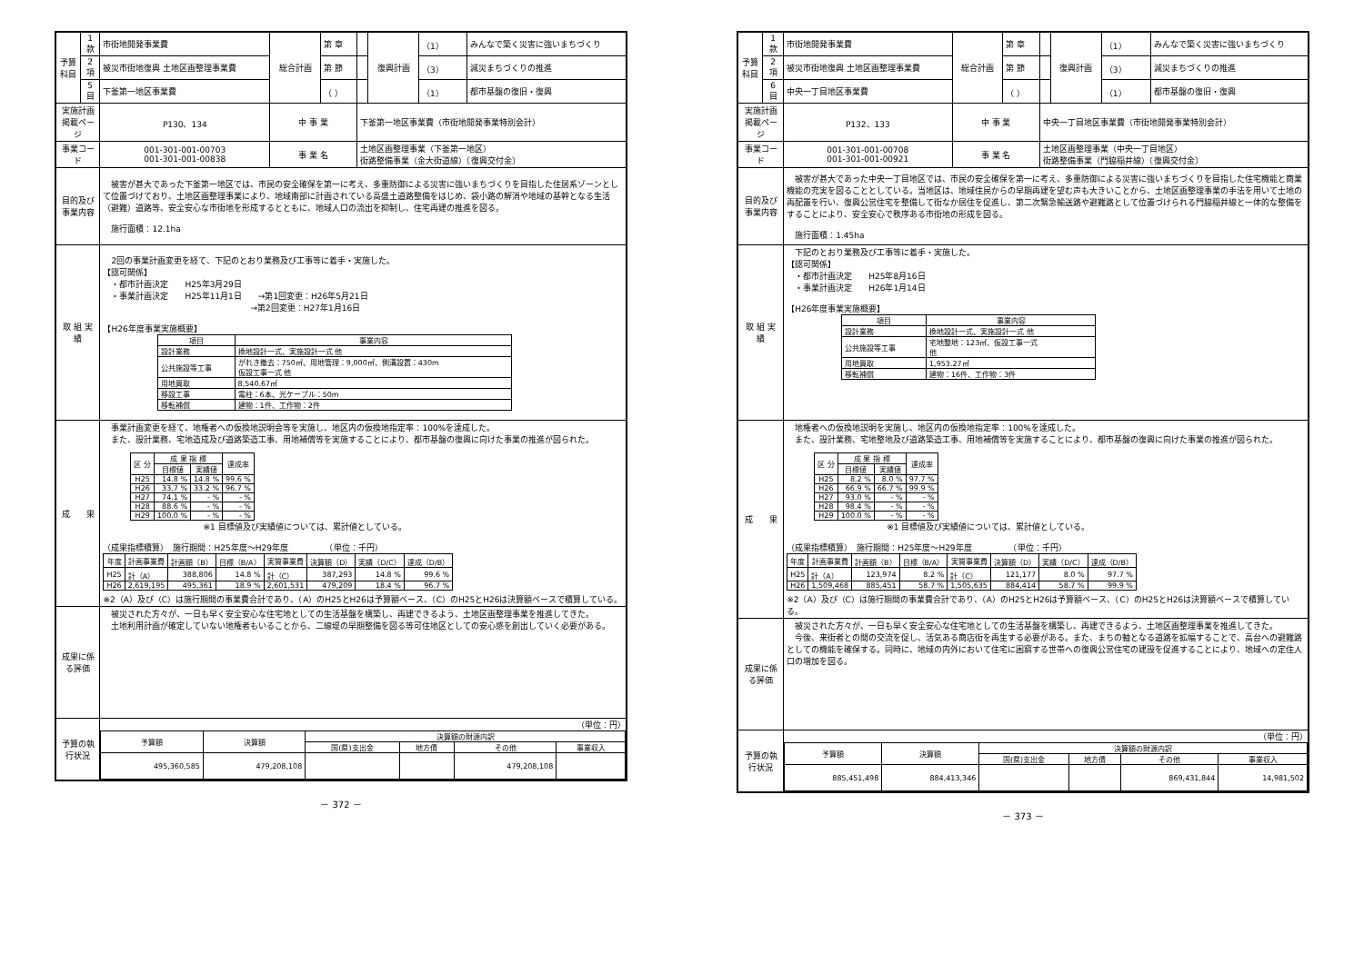| 予算科目 | 1 款 | 市街地開発事業費 | 総合計画 | 第 章 | | 復興計画 | （1） | みんなで築く災害に強いまちづくり |
| | 2 項 | 被災市街地復興 土地区画整理事業費 | | 第 節 | | | （3） | 減災まちづくりの推進 |
| | 5 目 | 下釜第一地区事業費 | | （ ） | | | （1） | 都市基盤の復旧・復興 |
| 実施計画 掲載ページ | | P130、134 | 中 事 業 | | 下釜第一地区事業費（市街地開発事業特別会計） | | | |
| 事業コード | | 001-301-001-00703 001-301-001-00838 | 事 業 名 | | 土地区画整理事業（下釜第一地区） 街路整備事業（金大街道線）〔復興交付金〕 | | | |
| 目的及び事業内容 | | 被害が甚大であった下釜第一地区では、市民の安全確保を第一に考え、多重防御による災害に強いまちづくりを目指した住居系ゾーンとして位置づけており、土地区画整理事業により、地域南部に計画されている高盛土道路整備をはじめ、袋小路の解消や地域の基幹となる生活（避難）道路等、安全安心な市街地を形成するとともに、地域人口の流出を抑制し、住宅再建の推進を図る。 施行面積：12.1ha | | | | | | |
| 取 組 実 績 | | 2回の事業計画変更を経て、下記のとおり業務及び工事等に着手・実施した。 【認可関係】 ・都市計画決定 H25年3月29日 ・事業計画決定 H25年11月1日 →第1回変更：H26年5月21日 →第2回変更：H27年1月16日 【H26年度事業実施概要】 / 項目 / 事業内容 / / --- / --- / / 設計業務 / 換地設計一式、実施設計一式 他 / / 公共施設等工事 / がれき撤去：750㎡、用地管理：9,000㎡、側溝設置：430m 仮設工事一式 他 / / 用地買取 / 8,540.67㎡ / / 移設工事 / 電柱：6本、光ケーブル：50m / / 移転補償 / 建物：1件、工作物：2件 / | | | | | | |
| 成 果 | | 事業計画変更を経て、地権者への仮換地説明会等を実施し、地区内の仮換地指定率：100%を達成した。 また、設計業務、宅地造成及び道路築造工事、用地補償等を実施することにより、都市基盤の復興に向けた事業の推進が図られた。 / 区 分 / 成 果 指 標 / / 達成率 / / --- / --- / --- / --- / / / 目標値 / 実績値 / / / H25 / 14.8 % / 14.8 % / 99.6 % / / H26 / 33.7 % / 33.2 % / 96.7 % / / H27 / 74.1 % / - % / - % / / H28 / 88.6 % / - % / - % / / H29 / 100.0 % / - % / - % / ※1 目標値及び実績値については、累計値としている。 （成果指標積算） 施行期間：H25年度～H29年度 （単位：千円） / 年度 / 計画事業費 / 計画額（B） / 目標（B/A） / 実質事業費 / 決算額（D） / 実績（D/C） / 達成（D/B） / / --- / --- / --- / --- / --- / --- / --- / --- / / H25 / 計（A） / 388,806 / 14.8 % / 計（C） / 387,293 / 14.8 % / 99.6 % / / H26 / 2,619,195 / 495,361 / 18.9 % / 2,601,531 / 479,209 / 18.4 % / 96.7 % / ※2（A）及び（C）は施行期間の事業費合計であり、（A）のH25とH26は予算額ベース、（C）のH25とH26は決算額ベースで積算している。 | | | | | | |
| 成果に係る評価 | | 被災された方々が、一日も早く安全安心な住宅地としての生活基盤を構築し、再建できるよう、土地区画整理事業を推進してきた。 土地利用計画が確定していない地権者もいることから、二線堤の早期整備を図る等可住地区としての安心感を創出していく必要がある。 | | | | | | |
| 予算の執行状況 | | （単位：円） / 予算額 / 決算額 / 決算額の財源内訳 / / / / / --- / --- / --- / --- / --- / --- / / / / 国(県)支出金 / 地方債 / その他 / 事業収入 / / 495,360,585 / 479,208,108 / / / 479,208,108 / / | | | | | | |
－ 372 －
| 予算科目 | 1 款 | 市街地開発事業費 | 総合計画 | 第 章 | | 復興計画 | （1） | みんなで築く災害に強いまちづくり |
| | 2 項 | 被災市街地復興 土地区画整理事業費 | | 第 節 | | | （3） | 減災まちづくりの推進 |
| | 6 目 | 中央一丁目地区事業費 | | （ ） | | | （1） | 都市基盤の復旧・復興 |
| 実施計画 掲載ページ | | P132、133 | 中 事 業 | | 中央一丁目地区事業費（市街地開発事業特別会計） | | | |
| 事業コード | | 001-301-001-00708 001-301-001-00921 | 事 業 名 | | 土地区画整理事業（中央一丁目地区） 街路整備事業（門脇稲井線）〔復興交付金〕 | | | |
| 目的及び事業内容 | | 被害が甚大であった中央一丁目地区では、市民の安全確保を第一に考え、多重防御による災害に強いまちづくりを目指した住宅機能と商業機能の充実を図ることとしている。当地区は、地域住民からの早期再建を望む声も大きいことから、土地区画整理事業の手法を用いて土地の再配置を行い、復興公営住宅を整備して街なか居住を促進し、第二次緊急輸送路や避難路として位置づけられる門脇稲井線と一体的な整備をすることにより、安全安心で秩序ある市街地の形成を図る。 施行面積：1.45ha | | | | | | |
| 取 組 実 績 | | 下記のとおり業務及び工事等に着手・実施した。 【認可関係】 ・都市計画決定 H25年8月16日 ・事業計画決定 H26年1月14日 【H26年度事業実施概要】 / 項目 / 事業内容 / / --- / --- / / 設計業務 / 換地設計一式、実施設計一式 他 / / 公共施設等工事 / 宅地整地：123㎡、仮設工事一式 他 / / 用地買取 / 1,953.27㎡ / / 移転補償 / 建物：16件、工作物：3件 / | | | | | | |
| 成 果 | | 地権者への仮換地説明を実施し、地区内の仮換地指定率：100%を達成した。 また、設計業務、宅地整地及び道路築造工事、用地補償等を実施することにより、都市基盤の復興に向けた事業の推進が図られた。 / 区 分 / 成 果 指 標 / / 達成率 / / --- / --- / --- / --- / / / 目標値 / 実績値 / / / H25 / 8.2 % / 8.0 % / 97.7 % / / H26 / 66.9 % / 66.7 % / 99.9 % / / H27 / 93.0 % / - % / - % / / H28 / 98.4 % / - % / - % / / H29 / 100.0 % / - % / - % / ※1 目標値及び実績値については、累計値としている。 （成果指標積算） 施行期間：H25年度～H29年度 （単位：千円） / 年度 / 計画事業費 / 計画額（B） / 目標（B/A） / 実質事業費 / 決算額（D） / 実績（D/C） / 達成（D/B） / / --- / --- / --- / --- / --- / --- / --- / --- / / H25 / 計（A） / 123,974 / 8.2 % / 計（C） / 121,177 / 8.0 % / 97.7 % / / H26 / 1,509,468 / 885,451 / 58.7 % / 1,505,635 / 884,414 / 58.7 % / 99.9 % / ※2（A）及び（C）は施行期間の事業費合計であり、（A）のH25とH26は予算額ベース、（C）のH25とH26は決算額ベースで積算している。 | | | | | | |
| 成果に係る評価 | | 被災された方々が、一日も早く安全安心な住宅地としての生活基盤を構築し、再建できるよう、土地区画整理事業を推進してきた。 今後、来街者との間の交流を促し、活気ある商店街を再生する必要がある。また、まちの軸となる道路を拡幅することで、高台への避難路としての機能を確保する。同時に、地域の内外において住宅に困窮する世帯への復興公営住宅の建設を促進することにより、地域への定住人口の増加を図る。 | | | | | | |
| 予算の執行状況 | | （単位：円） / 予算額 / 決算額 / 決算額の財源内訳 / / / / / --- / --- / --- / --- / --- / --- / / / / 国(県)支出金 / 地方債 / その他 / 事業収入 / / 885,451,498 / 884,413,346 / / / 869,431,844 / 14,981,502 / | | | | | | |
－ 373 －